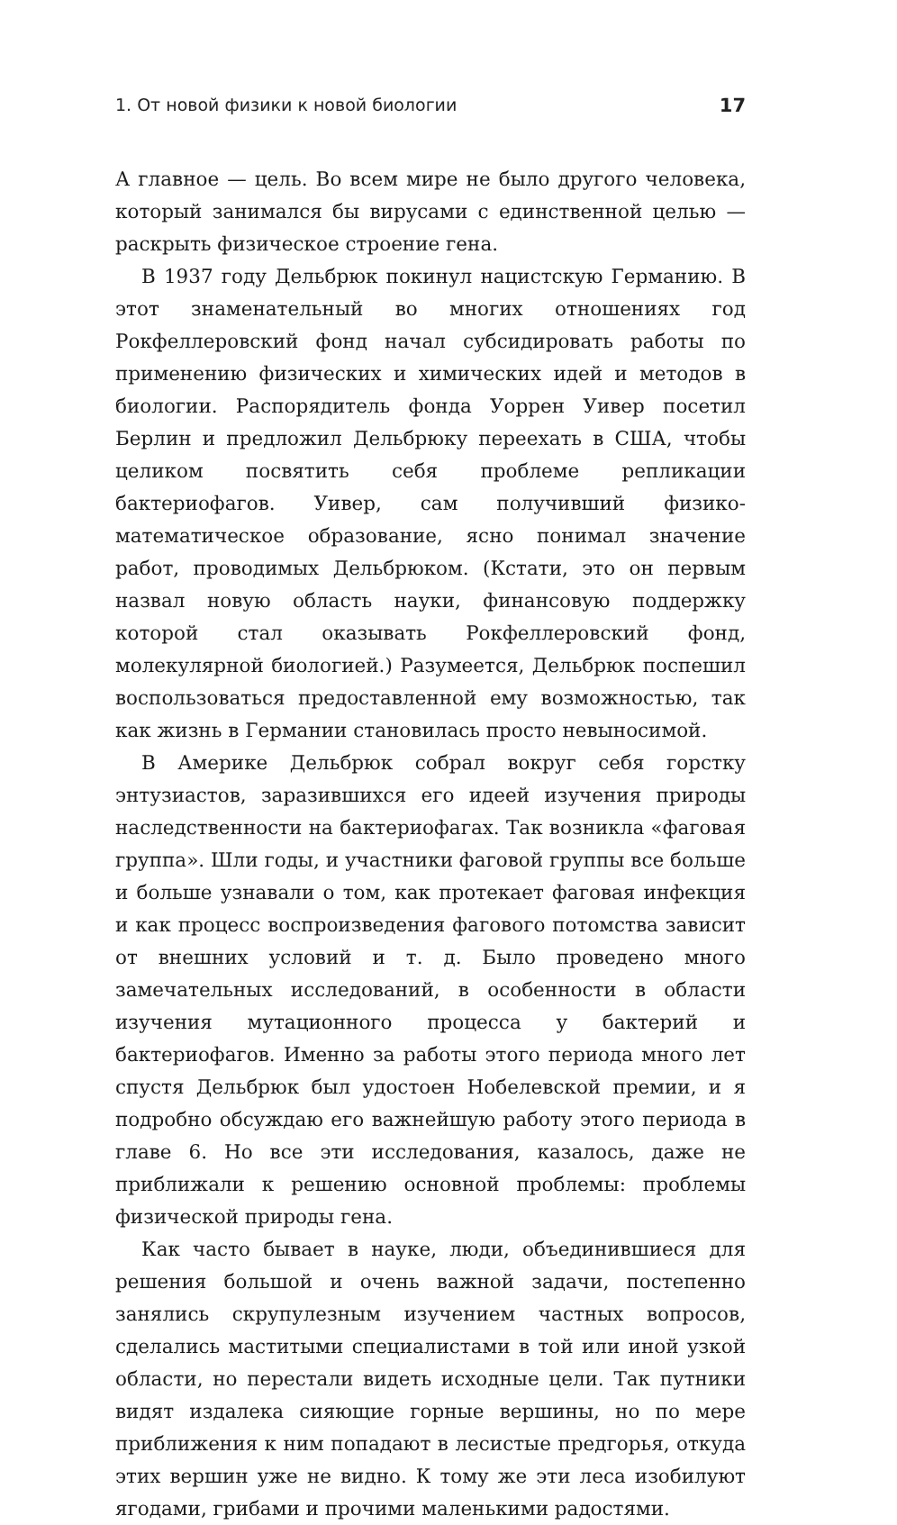1. От новой физики к новой биологии 17
А главное — цель. Во всем мире не было другого человека, который занимался бы вирусами с единственной целью — раскрыть физическое строение гена.
В 1937 году Дельбрюк покинул нацистскую Германию. В этот знаменательный во многих отношениях год Рокфеллеровский фонд начал субсидировать работы по применению физических и химических идей и методов в биологии. Распорядитель фонда Уоррен Уивер посетил Берлин и предложил Дельбрюку переехать в США, чтобы целиком посвятить себя проблеме репликации бактериофагов. Уивер, сам получивший физико-математическое образование, ясно понимал значение работ, проводимых Дельбрюком. (Кстати, это он первым назвал новую область науки, финансовую поддержку которой стал оказывать Рокфеллеровский фонд, молекулярной биологией.) Разумеется, Дельбрюк поспешил воспользоваться предоставленной ему возможностью, так как жизнь в Германии становилась просто невыносимой.
В Америке Дельбрюк собрал вокруг себя горстку энтузиастов, заразившихся его идеей изучения природы наследственности на бактериофагах. Так возникла «фаговая группа». Шли годы, и участники фаговой группы все больше и больше узнавали о том, как протекает фаговая инфекция и как процесс воспроизведения фагового потомства зависит от внешних условий и т. д. Было проведено много замечательных исследований, в особенности в области изучения мутационного процесса у бактерий и бактериофагов. Именно за работы этого периода много лет спустя Дельбрюк был удостоен Нобелевской премии, и я подробно обсуждаю его важнейшую работу этого периода в главе 6. Но все эти исследования, казалось, даже не приближали к решению основной проблемы: проблемы физической природы гена.
Как часто бывает в науке, люди, объединившиеся для решения большой и очень важной задачи, постепенно занялись скрупулезным изучением частных вопросов, сделались маститыми специалистами в той или иной узкой области, но перестали видеть исходные цели. Так путники видят издалека сияющие горные вершины, но по мере приближения к ним попадают в лесистые предгорья, откуда этих вершин уже не видно. К тому же эти леса изобилуют ягодами, грибами и прочими маленькими радостями.